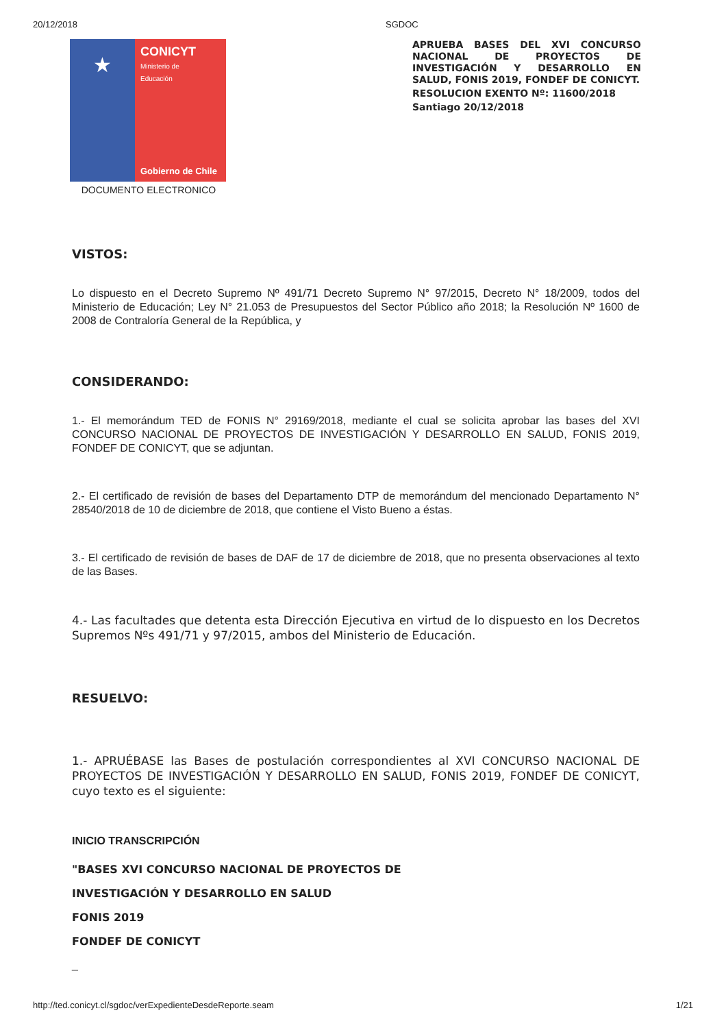20/12/2018 SGDOC
★
CONICYT
Ministerio de
Educación
Gobierno de Chile
DOCUMENTO ELECTRONICO
APRUEBA BASES DEL XVI CONCURSO NACIONAL DE PROYECTOS DE INVESTIGACIÓN Y DESARROLLO EN SALUD, FONIS 2019, FONDEF DE CONICYT.
RESOLUCION EXENTO Nº: 11600/2018
Santiago 20/12/2018
VISTOS:
Lo dispuesto en el Decreto Supremo Nº 491/71 Decreto Supremo N° 97/2015, Decreto N° 18/2009, todos del Ministerio de Educación; Ley N° 21.053 de Presupuestos del Sector Público año 2018; la Resolución Nº 1600 de 2008 de Contraloría General de la República, y
CONSIDERANDO:
1.- El memorándum TED de FONIS N° 29169/2018, mediante el cual se solicita aprobar las bases del XVI CONCURSO NACIONAL DE PROYECTOS DE INVESTIGACIÓN Y DESARROLLO EN SALUD, FONIS 2019, FONDEF DE CONICYT, que se adjuntan.
2.- El certificado de revisión de bases del Departamento DTP de memorándum del mencionado Departamento N° 28540/2018 de 10 de diciembre de 2018, que contiene el Visto Bueno a éstas.
3.- El certificado de revisión de bases de DAF de 17 de diciembre de 2018, que no presenta observaciones al texto de las Bases.
4.- Las facultades que detenta esta Dirección Ejecutiva en virtud de lo dispuesto en los Decretos Supremos Nºs 491/71 y 97/2015, ambos del Ministerio de Educación.
RESUELVO:
1.- APRUÉBASE las Bases de postulación correspondientes al XVI CONCURSO NACIONAL DE PROYECTOS DE INVESTIGACIÓN Y DESARROLLO EN SALUD, FONIS 2019, FONDEF DE CONICYT, cuyo texto es el siguiente:
INICIO TRANSCRIPCIÓN
"BASES XVI CONCURSO NACIONAL DE PROYECTOS DE
INVESTIGACIÓN Y DESARROLLO EN SALUD
FONIS 2019
FONDEF DE CONICYT
_
http://ted.conicyt.cl/sgdoc/verExpedienteDesdeReporte.seam 1/21